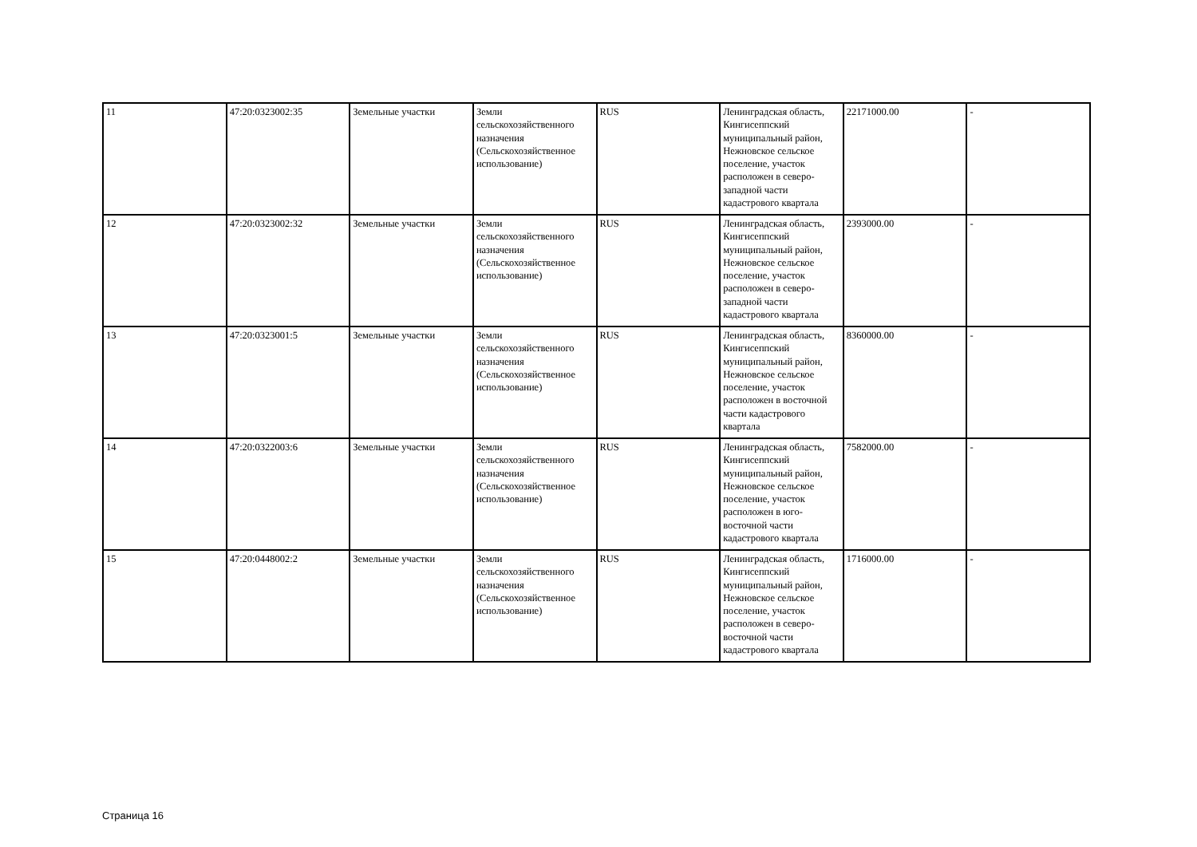| 11 | 47:20:0323002:35 | Земельные участки | Земли сельскохозяйственного назначения (Сельскохозяйственное использование) | RUS | Ленинградская область, Кингисеппский муниципальный район, Нежновское сельское поселение, участок расположен в северо-западной части кадастрового квартала | 22171000.00 | - |
| 12 | 47:20:0323002:32 | Земельные участки | Земли сельскохозяйственного назначения (Сельскохозяйственное использование) | RUS | Ленинградская область, Кингисеппский муниципальный район, Нежновское сельское поселение, участок расположен в северо-западной части кадастрового квартала | 2393000.00 | - |
| 13 | 47:20:0323001:5 | Земельные участки | Земли сельскохозяйственного назначения (Сельскохозяйственное использование) | RUS | Ленинградская область, Кингисеппский муниципальный район, Нежновское сельское поселение, участок расположен в восточной части кадастрового квартала | 8360000.00 | - |
| 14 | 47:20:0322003:6 | Земельные участки | Земли сельскохозяйственного назначения (Сельскохозяйственное использование) | RUS | Ленинградская область, Кингисеппский муниципальный район, Нежновское сельское поселение, участок расположен в юго-восточной части кадастрового квартала | 7582000.00 | - |
| 15 | 47:20:0448002:2 | Земельные участки | Земли сельскохозяйственного назначения (Сельскохозяйственное использование) | RUS | Ленинградская область, Кингисеппский муниципальный район, Нежновское сельское поселение, участок расположен в северо-восточной части кадастрового квартала | 1716000.00 | - |
Страница 16